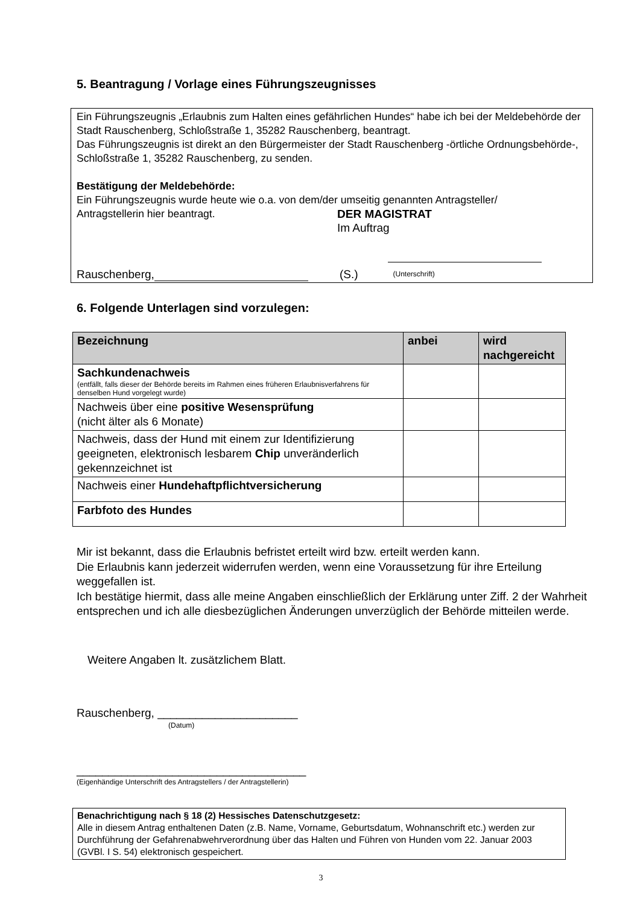5. Beantragung / Vorlage eines Führungszeugnisses
Ein Führungszeugnis „Erlaubnis zum Halten eines gefährlichen Hundes“ habe ich bei der Meldebehörde der Stadt Rauschenberg, Schloßstraße 1, 35282 Rauschenberg, beantragt.
Das Führungszeugnis ist direkt an den Bürgermeister der Stadt Rauschenberg -örtliche Ordnungsbehörde-, Schloßstraße 1, 35282 Rauschenberg, zu senden.
Bestätigung der Meldebehörde:
Ein Führungszeugnis wurde heute wie o.a. von dem/der umseitig genannten Antragsteller/
Antragstellerin hier beantragt. DER MAGISTRAT
Im Auftrag
Rauschenberg, (S.)
(Unterschrift)
6. Folgende Unterlagen sind vorzulegen:
| Bezeichnung | anbei | wird nachgereicht |
| --- | --- | --- |
| Sachkundenachweis (entfällt, falls dieser der Behörde bereits im Rahmen eines früheren Erlaubnisverfahrens für denselben Hund vorgelegt wurde) | | |
| Nachweis über eine positive Wesensprüfung (nicht älter als 6 Monate) | | |
| Nachweis, dass der Hund mit einem zur Identifizierung geeigneten, elektronisch lesbarem Chip unveränderlich gekennzeichnet ist | | |
| Nachweis einer Hundehaftpflichtversicherung | | |
| Farbfoto des Hundes | | |
Mir ist bekannt, dass die Erlaubnis befristet erteilt wird bzw. erteilt werden kann.
Die Erlaubnis kann jederzeit widerrufen werden, wenn eine Voraussetzung für ihre Erteilung weggefallen ist.
Ich bestätige hiermit, dass alle meine Angaben einschließlich der Erklärung unter Ziff. 2 der Wahrheit entsprechen und ich alle diesbezüglichen Änderungen unverzüglich der Behörde mitteilen werde.
Weitere Angaben lt. zusätzlichem Blatt.
Rauschenberg, ______________________
(Datum)
____________________________________
(Eigenhändige Unterschrift des Antragstellers / der Antragstellerin)
Benachrichtigung nach § 18 (2) Hessisches Datenschutzgesetz:
Alle in diesem Antrag enthaltenen Daten (z.B. Name, Vorname, Geburtsdatum, Wohnanschrift etc.) werden zur Durchführung der Gefahrenabwehrverordnung über das Halten und Führen von Hunden vom 22. Januar 2003 (GVBl. I S. 54) elektronisch gespeichert.
3